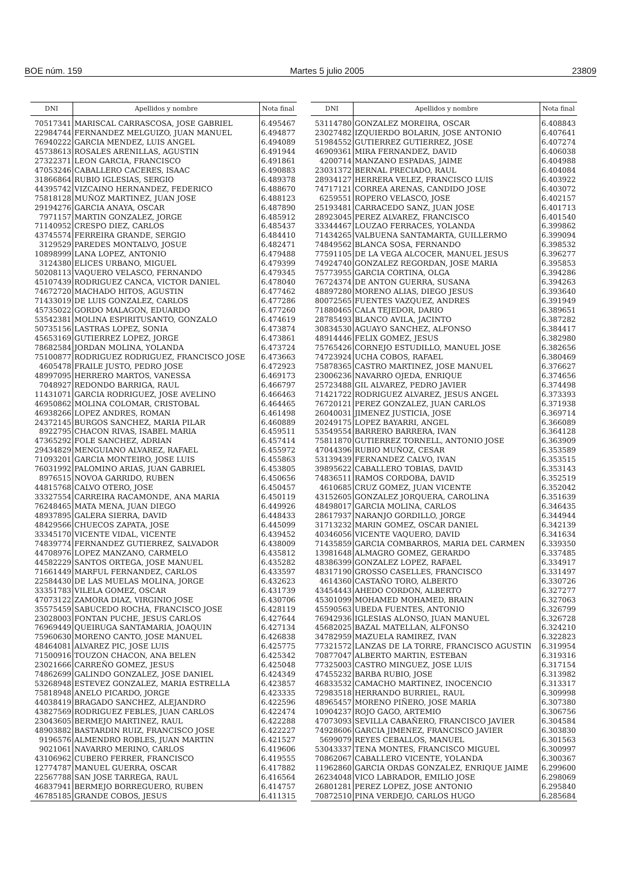BOE núm. 159 Martes 5 julio 2005 23809
| DNI | Apellidos y nombre | Nota final |
| --- | --- | --- |
| 70517341 | MARISCAL CARRASCOSA, JOSE GABRIEL | 6.495467 |
| 22984744 | FERNANDEZ MELGUIZO, JUAN MANUEL | 6.494877 |
| 76940222 | GARCIA MENDEZ, LUIS ANGEL | 6.494089 |
| 45738613 | ROSALES ARENILLAS, AGUSTIN | 6.491944 |
| 27322371 | LEON GARCIA, FRANCISCO | 6.491861 |
| 47053246 | CABALLERO CACERES, ISAAC | 6.490883 |
| 31866864 | RUBIO IGLESIAS, SERGIO | 6.489378 |
| 44395742 | VIZCAINO HERNANDEZ, FEDERICO | 6.488670 |
| 75818128 | MUÑOZ MARTINEZ, JUAN JOSE | 6.488123 |
| 29194276 | GARCIA ANAYA, OSCAR | 6.487890 |
| 7971157 | MARTIN GONZALEZ, JORGE | 6.485912 |
| 71140952 | CRESPO DIEZ, CARLOS | 6.485437 |
| 43745574 | FERREIRA GRANDE, SERGIO | 6.484410 |
| 3129529 | PAREDES MONTALVO, JOSUE | 6.482471 |
| 10898999 | LANA LOPEZ, ANTONIO | 6.479488 |
| 3124380 | ELICES URBANO, MIGUEL | 6.479399 |
| 50208113 | VAQUERO VELASCO, FERNANDO | 6.479345 |
| 45107439 | RODRIGUEZ CANCA, VICTOR DANIEL | 6.478040 |
| 74672720 | MACHADO HITOS, AGUSTIN | 6.477462 |
| 71433019 | DE LUIS GONZALEZ, CARLOS | 6.477286 |
| 45735022 | GORDO MALAGON, EDUARDO | 6.477260 |
| 53542381 | MOLINA ESPIRITUSANTO, GONZALO | 6.474619 |
| 50735156 | LASTRAS LOPEZ, SONIA | 6.473874 |
| 45653169 | GUTIERREZ LOPEZ, JORGE | 6.473861 |
| 78682584 | JORDAN MOLINA, YOLANDA | 6.473724 |
| 75100877 | RODRIGUEZ RODRIGUEZ, FRANCISCO JOSE | 6.473663 |
| 4605478 | FRAILE JUSTO, PEDRO JOSE | 6.472923 |
| 48997095 | HERRERO MARTOS, VANESSA | 6.469173 |
| 7048927 | REDONDO BARRIGA, RAUL | 6.466797 |
| 11431071 | GARCIA RODRIGUEZ, JOSE AVELINO | 6.466463 |
| 46950862 | MOLINA COLOMAR, CRISTOBAL | 6.464465 |
| 46938266 | LOPEZ ANDRES, ROMAN | 6.461498 |
| 24372145 | BURGOS SANCHEZ, MARIA PILAR | 6.460889 |
| 8922795 | CHACON RIVAS, ISABEL MARIA | 6.459511 |
| 47365292 | FOLE SANCHEZ, ADRIAN | 6.457414 |
| 29434829 | MENGUIANO ALVAREZ, RAFAEL | 6.455972 |
| 71093201 | GARCIA MONTEIRO, JOSE LUIS | 6.455863 |
| 76031992 | PALOMINO ARIAS, JUAN GABRIEL | 6.453805 |
| 8976515 | NOVOA GARRIDO, RUBEN | 6.450656 |
| 44815768 | CALVO OTERO, JOSE | 6.450457 |
| 33327554 | CARREIRA RACAMONDE, ANA MARIA | 6.450119 |
| 76248465 | MATA MENA, JUAN DIEGO | 6.449926 |
| 48937895 | GALERA SIERRA, DAVID | 6.448433 |
| 48429566 | CHUECOS ZAPATA, JOSE | 6.445099 |
| 33345170 | VICENTE VIDAL, VICENTE | 6.439452 |
| 74839774 | FERNANDEZ GUTIERREZ, SALVADOR | 6.438009 |
| 44708976 | LOPEZ MANZANO, CARMELO | 6.435812 |
| 44582229 | SANTOS ORTEGA, JOSE MANUEL | 6.435282 |
| 71661449 | MARFUL FERNANDEZ, CARLOS | 6.433597 |
| 22584430 | DE LAS MUELAS MOLINA, JORGE | 6.432623 |
| 33351783 | VILELA GOMEZ, OSCAR | 6.431739 |
| 47073122 | ZAMORA DIAZ, VIRGINIO JOSE | 6.430706 |
| 35575459 | SABUCEDO ROCHA, FRANCISCO JOSE | 6.428119 |
| 23028003 | FONTAN PUCHE, JESUS CARLOS | 6.427644 |
| 76969449 | QUEIRUGA SANTAMARIA, JOAQUIN | 6.427134 |
| 75960630 | MORENO CANTO, JOSE MANUEL | 6.426838 |
| 48464081 | ALVAREZ PIC, JOSE LUIS | 6.425775 |
| 71500916 | TOUZON CHACON, ANA BELEN | 6.425342 |
| 23021666 | CARREÑO GOMEZ, JESUS | 6.425048 |
| 74862699 | GALINDO GONZALEZ, JOSE DANIEL | 6.424349 |
| 53268948 | ESTEVEZ GONZALEZ, MARIA ESTRELLA | 6.423857 |
| 75818948 | ANELO PICARDO, JORGE | 6.423335 |
| 44038419 | BRAGADO SANCHEZ, ALEJANDRO | 6.422596 |
| 43827569 | RODRIGUEZ FEBLES, JUAN CARLOS | 6.422474 |
| 23043605 | BERMEJO MARTINEZ, RAUL | 6.422288 |
| 48903882 | BASTARDIN RUIZ, FRANCISCO JOSE | 6.422227 |
| 9196576 | ALMENDRO ROBLES, JUAN MARTIN | 6.421527 |
| 9021061 | NAVARRO MERINO, CARLOS | 6.419606 |
| 43106962 | CUBERO FERRER, FRANCISCO | 6.419555 |
| 12774787 | MANUEL GUERRA, OSCAR | 6.417882 |
| 22567788 | SAN JOSE TARREGA, RAUL | 6.416564 |
| 46837941 | BERMEJO BORREGUERO, RUBEN | 6.414757 |
| 46785185 | GRANDE COBOS, JESUS | 6.411315 |
| DNI | Apellidos y nombre | Nota final |
| --- | --- | --- |
| 53114780 | GONZALEZ MOREIRA, OSCAR | 6.408843 |
| 23027482 | IZQUIERDO BOLARIN, JOSE ANTONIO | 6.407641 |
| 51984552 | GUTIERREZ GUTIERREZ, JOSE | 6.407274 |
| 46909361 | MIRA FERNANDEZ, DAVID | 6.406038 |
| 4200714 | MANZANO ESPADAS, JAIME | 6.404988 |
| 23031372 | BERNAL PRECIADO, RAUL | 6.404084 |
| 28934127 | HERRERA VELEZ, FRANCISCO LUIS | 6.403922 |
| 74717121 | CORREA ARENAS, CANDIDO JOSE | 6.403072 |
| 6259551 | ROPERO VELASCO, JOSE | 6.402157 |
| 25193481 | CARRACEDO SANZ, JUAN JOSE | 6.401713 |
| 28923045 | PEREZ ALVAREZ, FRANCISCO | 6.401540 |
| 33344467 | LOUZAO FERRACES, YOLANDA | 6.399862 |
| 71434265 | VALBUENA SANTAMARTA, GUILLERMO | 6.399094 |
| 74849562 | BLANCA SOSA, FERNANDO | 6.398532 |
| 77591105 | DE LA VEGA ALCOCER, MANUEL JESUS | 6.396277 |
| 74924740 | GONZALEZ REGORDAN, JOSE MARIA | 6.395853 |
| 75773955 | GARCIA CORTINA, OLGA | 6.394286 |
| 76724374 | DE ANTON GUERRA, SUSANA | 6.394263 |
| 48897280 | MORENO ALIAS, DIEGO JESUS | 6.393640 |
| 80072565 | FUENTES VAZQUEZ, ANDRES | 6.391949 |
| 71880465 | CALA TEJEDOR, DARIO | 6.389651 |
| 28785493 | BLANCO AVILA, JACINTO | 6.387282 |
| 30834530 | AGUAYO SANCHEZ, ALFONSO | 6.384417 |
| 48914446 | FELIX GOMEZ, JESUS | 6.382980 |
| 75765426 | CORNEJO ESTUDILLO, MANUEL JOSE | 6.382656 |
| 74723924 | UCHA COBOS, RAFAEL | 6.380469 |
| 75878365 | CASTRO MARTINEZ, JOSE MANUEL | 6.376627 |
| 23006236 | NAVARRO OJEDA, ENRIQUE | 6.374656 |
| 25723488 | GIL ALVAREZ, PEDRO JAVIER | 6.374498 |
| 71421722 | RODRIGUEZ ALVAREZ, JESUS ANGEL | 6.373393 |
| 76720121 | PEREZ GONZALEZ, JUAN CARLOS | 6.371938 |
| 26040031 | JIMENEZ JUSTICIA, JOSE | 6.369714 |
| 20249175 | LOPEZ BAYARRI, ANGEL | 6.366089 |
| 53549554 | BARRERO BARRERA, IVAN | 6.364128 |
| 75811870 | GUTIERREZ TORNELL, ANTONIO JOSE | 6.363909 |
| 47044396 | RUBIO MUÑOZ, CESAR | 6.353589 |
| 53139439 | FERNANDEZ CALVO, IVAN | 6.353515 |
| 39895622 | CABALLERO TOBIAS, DAVID | 6.353143 |
| 74836511 | RAMOS CORDOBA, DAVID | 6.352519 |
| 4610685 | CRUZ GOMEZ, JUAN VICENTE | 6.352042 |
| 43152605 | GONZALEZ JORQUERA, CAROLINA | 6.351639 |
| 48498017 | GARCIA MOLINA, CARLOS | 6.346435 |
| 28617937 | NARANJO GORDILLO, JORGE | 6.344944 |
| 31713232 | MARIN GOMEZ, OSCAR DANIEL | 6.342139 |
| 40346056 | VICENTE VAQUERO, DAVID | 6.341634 |
| 71435859 | GARCIA COMBARROS, MARIA DEL CARMEN | 6.339350 |
| 13981648 | ALMAGRO GOMEZ, GERARDO | 6.337485 |
| 48386399 | GONZALEZ LOPEZ, RAFAEL | 6.334917 |
| 48317190 | GROSSO CASELLES, FRANCISCO | 6.331497 |
| 4614360 | CASTAÑO TORO, ALBERTO | 6.330726 |
| 43454443 | AHEDO CORDON, ALBERTO | 6.327277 |
| 45301099 | MOHAMED MOHAMED, BRAIN | 6.327063 |
| 45590563 | UBEDA FUENTES, ANTONIO | 6.326799 |
| 76942936 | IGLESIAS ALONSO, JUAN MANUEL | 6.326728 |
| 45682025 | BAZAL MATELLAN, ALFONSO | 6.324210 |
| 34782959 | MAZUELA RAMIREZ, IVAN | 6.322823 |
| 77321572 | LANZAS DE LA TORRE, FRANCISCO AGUSTIN | 6.319954 |
| 70877047 | ALBERTO MARTIN, ESTEBAN | 6.319316 |
| 77325003 | CASTRO MINGUEZ, JOSE LUIS | 6.317154 |
| 47455232 | BARBA RUBIO, JOSE | 6.313982 |
| 46833532 | CAMACHO MARTINEZ, INOCENCIO | 6.313317 |
| 72983518 | HERRANDO BURRIEL, RAUL | 6.309998 |
| 48965457 | MORENO PIÑERO, JOSE MARIA | 6.307380 |
| 10904237 | ROJO GAGO, ARTEMIO | 6.306756 |
| 47073093 | SEVILLA CABAÑERO, FRANCISCO JAVIER | 6.304584 |
| 74928606 | GARCIA JIMENEZ, FRANCISCO JAVIER | 6.303830 |
| 5699079 | REYES CEBALLOS, MANUEL | 6.301563 |
| 53043337 | TENA MONTES, FRANCISCO MIGUEL | 6.300997 |
| 70862067 | CABALLERO VICENTE, YOLANDA | 6.300367 |
| 11962860 | GARCIA ORDAS GONZALEZ, ENRIQUE JAIME | 6.299600 |
| 26234048 | VICO LABRADOR, EMILIO JOSE | 6.298069 |
| 26801281 | PEREZ LOPEZ, JOSE ANTONIO | 6.295840 |
| 70872510 | PINA VERDEJO, CARLOS HUGO | 6.285684 |